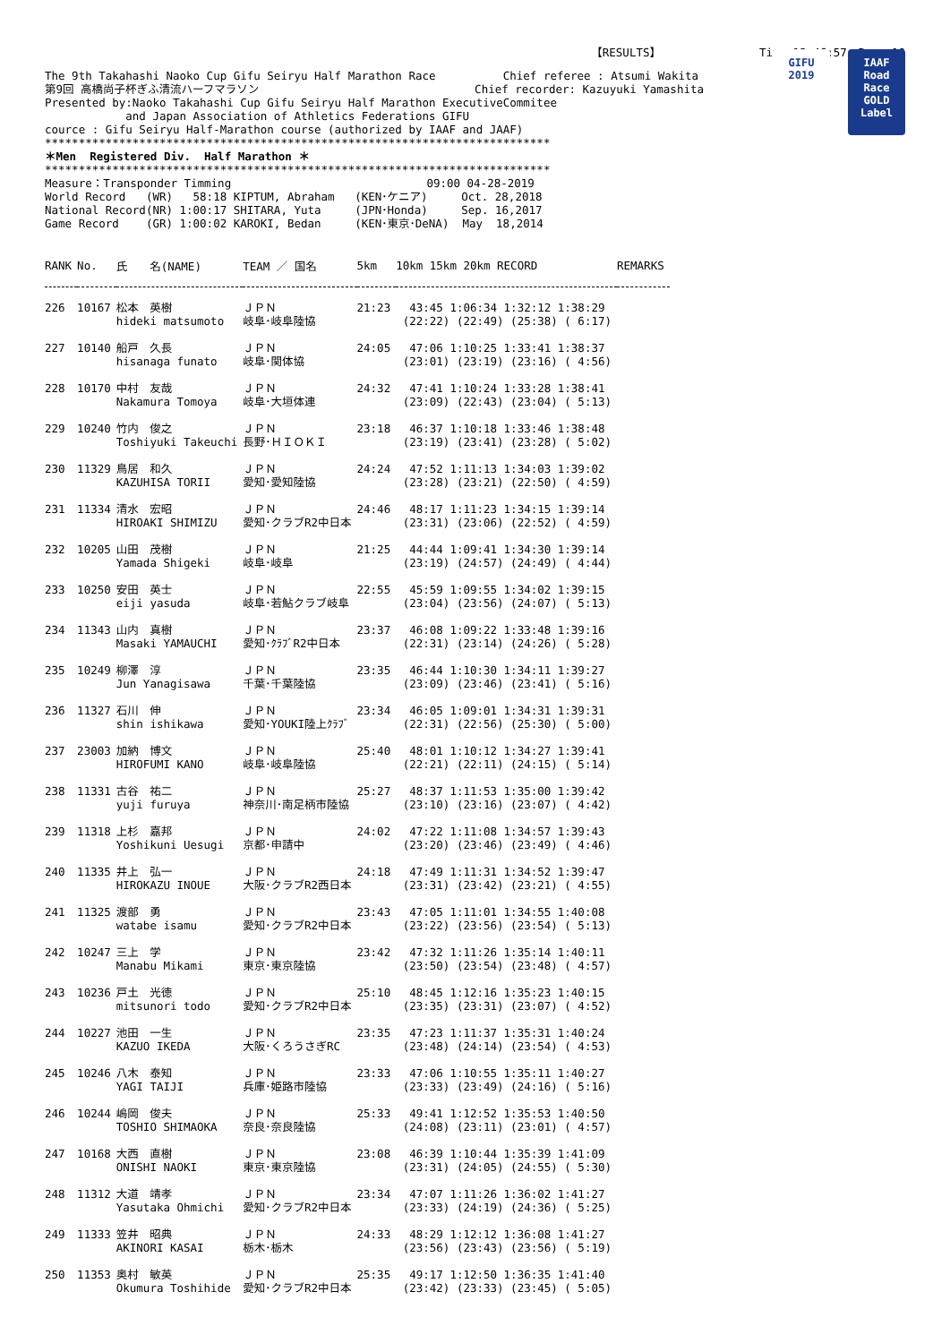【RESULTS】 Time:12:46:57　Page:10
The 9th Takahashi Naoko Cup Gifu Seiryu Half Marathon Race Chief referee : Atsumi Wakita 第9回 高橋尚子杯ぎふ清流ハーフマラソン Chief recorder: Kazuyuki Yamashita Presented by:Naoko Takahashi Cup Gifu Seiryu Half Marathon ExecutiveCommitee and Japan Association of Athletics Federations GIFU cource : Gifu Seiryu Half-Marathon course (authorized by IAAF and JAAF) *************************************************************************** ＊Men Registered Div. Half Marathon ＊ *************************************************************************** Measure：Transponder Timming 09:00 04-28-2019 World Record (WR) 58:18 KIPTUM, Abraham (KEN･ケニア) Oct. 28,2018 National Record(NR) 1:00:17 SHITARA, Yuta (JPN･Honda) Sep. 16,2017 Game Record (GR) 1:00:02 KAROKI, Bedan (KEN･東京･DeNA) May 18,2014
GIFU
2019
IAAF
Road Race
GOLD
Label
| RANK | No. | 氏 名(NAME) | TEAM ／ 国名 | 5km | 10km 15km 20km RECORD | REMARKS |
| --- | --- | --- | --- | --- | --- | --- |
| 226 | 10167 | 松本 英樹 hideki matsumoto | ＪＰＮ 岐阜･岐阜陸協 | 21:23 | 43:45 1:06:34 1:32:12 1:38:29 (22:22) (22:49) (25:38) ( 6:17) | |
| 227 | 10140 | 船戸 久長 hisanaga funato | ＪＰＮ 岐阜･関体協 | 24:05 | 47:06 1:10:25 1:33:41 1:38:37 (23:01) (23:19) (23:16) ( 4:56) | |
| 228 | 10170 | 中村 友哉 Nakamura Tomoya | ＪＰＮ 岐阜･大垣体連 | 24:32 | 47:41 1:10:24 1:33:28 1:38:41 (23:09) (22:43) (23:04) ( 5:13) | |
| 229 | 10240 | 竹内 俊之 Toshiyuki Takeuchi | ＪＰＮ 長野･ＨＩＯＫＩ | 23:18 | 46:37 1:10:18 1:33:46 1:38:48 (23:19) (23:41) (23:28) ( 5:02) | |
| 230 | 11329 | 鳥居 和久 KAZUHISA TORII | ＪＰＮ 愛知･愛知陸協 | 24:24 | 47:52 1:11:13 1:34:03 1:39:02 (23:28) (23:21) (22:50) ( 4:59) | |
| 231 | 11334 | 清水 宏昭 HIROAKI SHIMIZU | ＪＰＮ 愛知･クラブR2中日本 | 24:46 | 48:17 1:11:23 1:34:15 1:39:14 (23:31) (23:06) (22:52) ( 4:59) | |
| 232 | 10205 | 山田 茂樹 Yamada Shigeki | ＪＰＮ 岐阜･岐阜 | 21:25 | 44:44 1:09:41 1:34:30 1:39:14 (23:19) (24:57) (24:49) ( 4:44) | |
| 233 | 10250 | 安田 英士 eiji yasuda | ＪＰＮ 岐阜･若鮎クラブ岐阜 | 22:55 | 45:59 1:09:55 1:34:02 1:39:15 (23:04) (23:56) (24:07) ( 5:13) | |
| 234 | 11343 | 山内 真樹 Masaki YAMAUCHI | ＪＰＮ 愛知･ｸﾗﾌﾞR2中日本 | 23:37 | 46:08 1:09:22 1:33:48 1:39:16 (22:31) (23:14) (24:26) ( 5:28) | |
| 235 | 10249 | 柳澤 淳 Jun Yanagisawa | ＪＰＮ 千葉･千葉陸協 | 23:35 | 46:44 1:10:30 1:34:11 1:39:27 (23:09) (23:46) (23:41) ( 5:16) | |
| 236 | 11327 | 石川 伸 shin ishikawa | ＪＰＮ 愛知･YOUKI陸上ｸﾗﾌﾞ | 23:34 | 46:05 1:09:01 1:34:31 1:39:31 (22:31) (22:56) (25:30) ( 5:00) | |
| 237 | 23003 | 加納 博文 HIROFUMI KANO | ＪＰＮ 岐阜･岐阜陸協 | 25:40 | 48:01 1:10:12 1:34:27 1:39:41 (22:21) (22:11) (24:15) ( 5:14) | |
| 238 | 11331 | 古谷 祐二 yuji furuya | ＪＰＮ 神奈川･南足柄市陸協 | 25:27 | 48:37 1:11:53 1:35:00 1:39:42 (23:10) (23:16) (23:07) ( 4:42) | |
| 239 | 11318 | 上杉 嘉邦 Yoshikuni Uesugi | ＪＰＮ 京都･申請中 | 24:02 | 47:22 1:11:08 1:34:57 1:39:43 (23:20) (23:46) (23:49) ( 4:46) | |
| 240 | 11335 | 井上 弘一 HIROKAZU INOUE | ＪＰＮ 大阪･クラブR2西日本 | 24:18 | 47:49 1:11:31 1:34:52 1:39:47 (23:31) (23:42) (23:21) ( 4:55) | |
| 241 | 11325 | 渡部 勇 watabe isamu | ＪＰＮ 愛知･クラブR2中日本 | 23:43 | 47:05 1:11:01 1:34:55 1:40:08 (23:22) (23:56) (23:54) ( 5:13) | |
| 242 | 10247 | 三上 学 Manabu Mikami | ＪＰＮ 東京･東京陸協 | 23:42 | 47:32 1:11:26 1:35:14 1:40:11 (23:50) (23:54) (23:48) ( 4:57) | |
| 243 | 10236 | 戸土 光徳 mitsunori todo | ＪＰＮ 愛知･クラブR2中日本 | 25:10 | 48:45 1:12:16 1:35:23 1:40:15 (23:35) (23:31) (23:07) ( 4:52) | |
| 244 | 10227 | 池田 一生 KAZUO IKEDA | ＪＰＮ 大阪･くろうさぎRC | 23:35 | 47:23 1:11:37 1:35:31 1:40:24 (23:48) (24:14) (23:54) ( 4:53) | |
| 245 | 10246 | 八木 泰知 YAGI TAIJI | ＪＰＮ 兵庫･姫路市陸協 | 23:33 | 47:06 1:10:55 1:35:11 1:40:27 (23:33) (23:49) (24:16) ( 5:16) | |
| 246 | 10244 | 嶋岡 俊夫 TOSHIO SHIMAOKA | ＪＰＮ 奈良･奈良陸協 | 25:33 | 49:41 1:12:52 1:35:53 1:40:50 (24:08) (23:11) (23:01) ( 4:57) | |
| 247 | 10168 | 大西 直樹 ONISHI NAOKI | ＪＰＮ 東京･東京陸協 | 23:08 | 46:39 1:10:44 1:35:39 1:41:09 (23:31) (24:05) (24:55) ( 5:30) | |
| 248 | 11312 | 大道 靖孝 Yasutaka Ohmichi | ＪＰＮ 愛知･クラブR2中日本 | 23:34 | 47:07 1:11:26 1:36:02 1:41:27 (23:33) (24:19) (24:36) ( 5:25) | |
| 249 | 11333 | 笠井 昭典 AKINORI KASAI | ＪＰＮ 栃木･栃木 | 24:33 | 48:29 1:12:12 1:36:08 1:41:27 (23:56) (23:43) (23:56) ( 5:19) | |
| 250 | 11353 | 奥村 敏英 Okumura Toshihide | ＪＰＮ 愛知･クラブR2中日本 | 25:35 | 49:17 1:12:50 1:36:35 1:41:40 (23:42) (23:33) (23:45) ( 5:05) | |